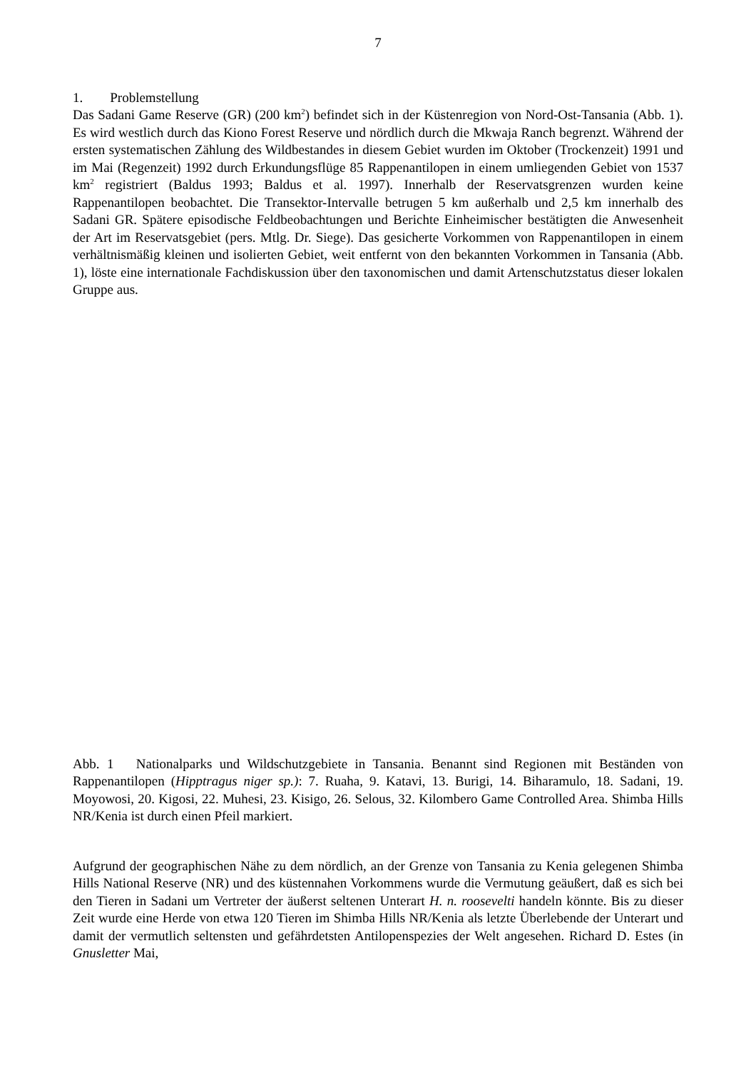7
1. Problemstellung
Das Sadani Game Reserve (GR) (200 km<sup>2</sup>) befindet sich in der Küstenregion von Nord-Ost-Tansania (Abb. 1). Es wird westlich durch das Kiono Forest Reserve und nördlich durch die Mkwaja Ranch begrenzt. Während der ersten systematischen Zählung des Wildbestandes in diesem Gebiet wurden im Oktober (Trockenzeit) 1991 und im Mai (Regenzeit) 1992 durch Erkundungsflüge 85 Rappenantilopen in einem umliegenden Gebiet von 1537 km<sup>2</sup> registriert (Baldus 1993; Baldus et al. 1997). Innerhalb der Reservatsgrenzen wurden keine Rappenantilopen beobachtet. Die Transektor-Intervalle betrugen 5 km außerhalb und 2,5 km innerhalb des Sadani GR. Spätere episodische Feldbeobachtungen und Berichte Einheimischer bestätigten die Anwesenheit der Art im Reservatsgebiet (pers. Mtlg. Dr. Siege). Das gesicherte Vorkommen von Rappenantilopen in einem verhältnismäßig kleinen und isolierten Gebiet, weit entfernt von den bekannten Vorkommen in Tansania (Abb. 1), löste eine internationale Fachdiskussion über den taxonomischen und damit Artenschutzstatus dieser lokalen Gruppe aus.
Abb. 1 Nationalparks und Wildschutzgebiete in Tansania. Benannt sind Regionen mit Beständen von Rappenantilopen (Hipptragus niger sp.): 7. Ruaha, 9. Katavi, 13. Burigi, 14. Biharamulo, 18. Sadani, 19. Moyowosi, 20. Kigosi, 22. Muhesi, 23. Kisigo, 26. Selous, 32. Kilombero Game Controlled Area. Shimba Hills NR/Kenia ist durch einen Pfeil markiert.
Aufgrund der geographischen Nähe zu dem nördlich, an der Grenze von Tansania zu Kenia gelegenen Shimba Hills National Reserve (NR) und des küstennahen Vorkommens wurde die Vermutung geäußert, daß es sich bei den Tieren in Sadani um Vertreter der äußerst seltenen Unterart H. n. roosevelti handeln könnte. Bis zu dieser Zeit wurde eine Herde von etwa 120 Tieren im Shimba Hills NR/Kenia als letzte Überlebende der Unterart und damit der vermutlich seltensten und gefährdetsten Antilopenspezies der Welt angesehen. Richard D. Estes (in Gnusletter Mai,